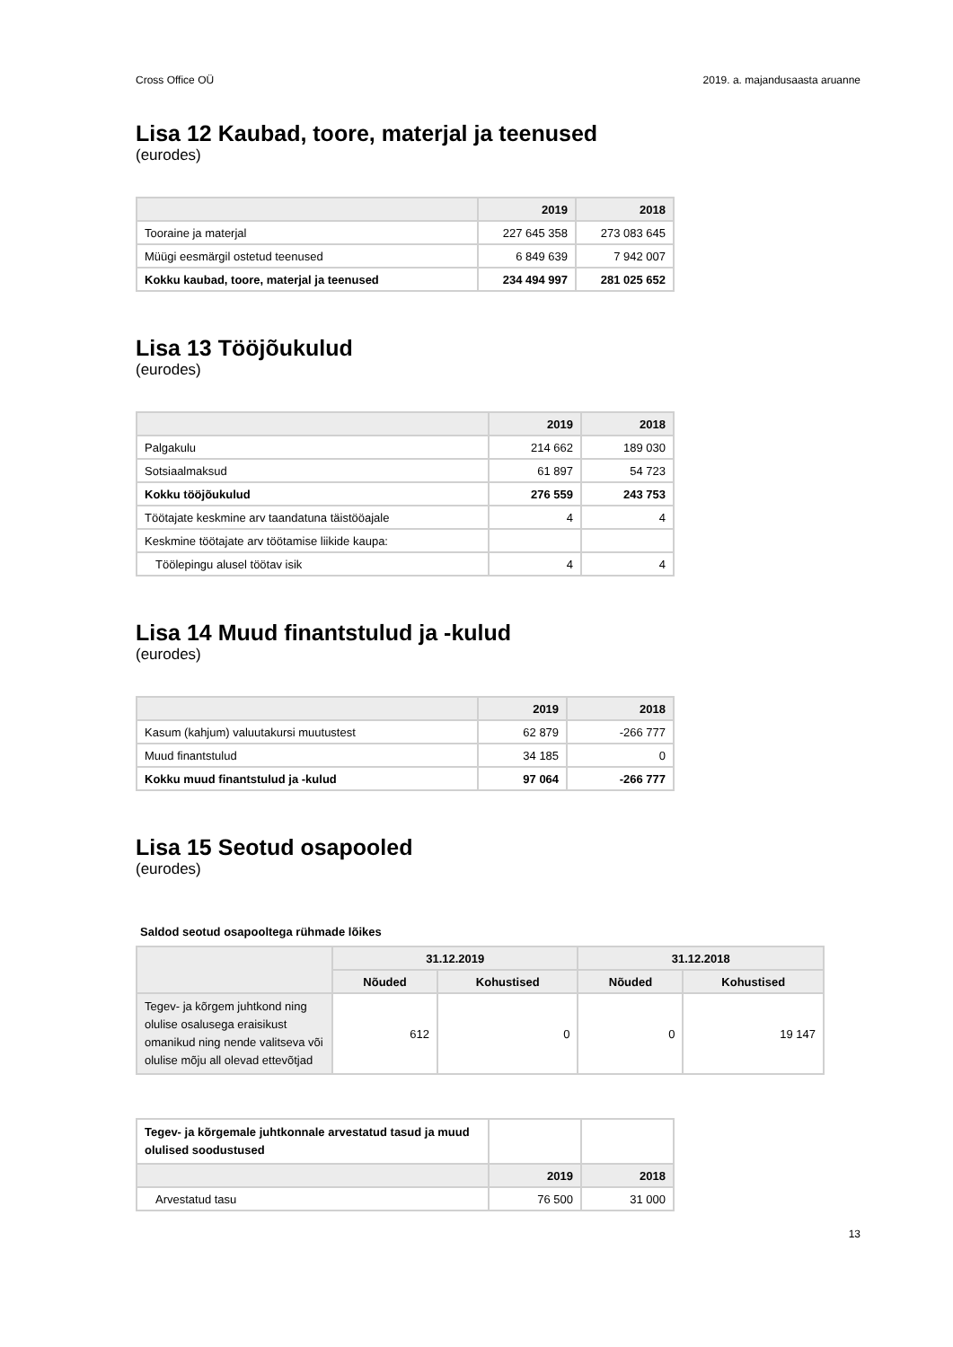Cross Office OÜ 2019. a. majandusaasta aruanne
Lisa 12 Kaubad, toore, materjal ja teenused
(eurodes)
| | 2019 | 2018 |
| --- | --- | --- |
| Tooraine ja materjal | 227 645 358 | 273 083 645 |
| Müügi eesmärgil ostetud teenused | 6 849 639 | 7 942 007 |
| Kokku kaubad, toore, materjal ja teenused | 234 494 997 | 281 025 652 |
Lisa 13 Tööjõukulud
(eurodes)
| | 2019 | 2018 |
| --- | --- | --- |
| Palgakulu | 214 662 | 189 030 |
| Sotsiaalmaksud | 61 897 | 54 723 |
| Kokku tööjõukulud | 276 559 | 243 753 |
| Töötajate keskmine arv taandatuna täistööajale | 4 | 4 |
| Keskmine töötajate arv töötamise liikide kaupa: | | |
| Töölepingu alusel töötav isik | 4 | 4 |
Lisa 14 Muud finantstulud ja -kulud
(eurodes)
| | 2019 | 2018 |
| --- | --- | --- |
| Kasum (kahjum) valuutakursi muutustest | 62 879 | -266 777 |
| Muud finantstulud | 34 185 | 0 |
| Kokku muud finantstulud ja -kulud | 97 064 | -266 777 |
Lisa 15 Seotud osapooled
(eurodes)
Saldod seotud osapooltega rühmade lõikes
| | 31.12.2019 | | 31.12.2018 | |
| --- | --- | --- | --- | --- |
| | Nõuded | Kohustised | Nõuded | Kohustised |
| Tegev- ja kõrgem juhtkond ning olulise osalusega eraisikust omanikud ning nende valitseva või olulise mõju all olevad ettevõtjad | 612 | 0 | 0 | 19 147 |
| Tegev- ja kõrgemale juhtkonnale arvestatud tasud ja muud olulised soodustused | | |
| | 2019 | 2018 |
| Arvestatud tasu | 76 500 | 31 000 |
13